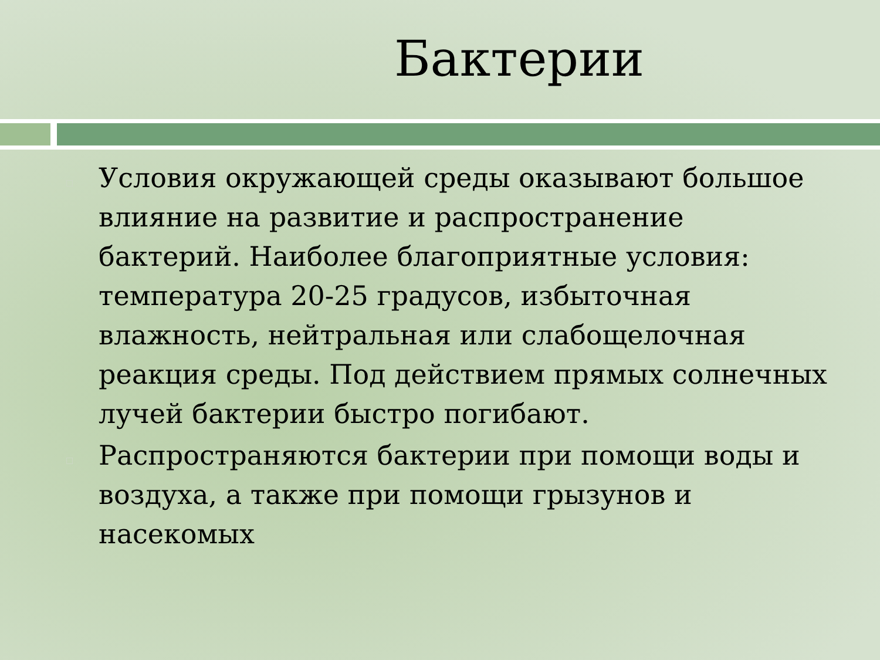Бактерии
□ Условия окружающей среды оказывают большое влияние на развитие и распространение бактерий. Наиболее благоприятные условия: температура 20-25 градусов, избыточная влажность, нейтральная или слабощелочная реакция среды. Под действием прямых солнечных лучей бактерии быстро погибают.
□ Распространяются бактерии при помощи воды и воздуха, а также при помощи грызунов и насекомых